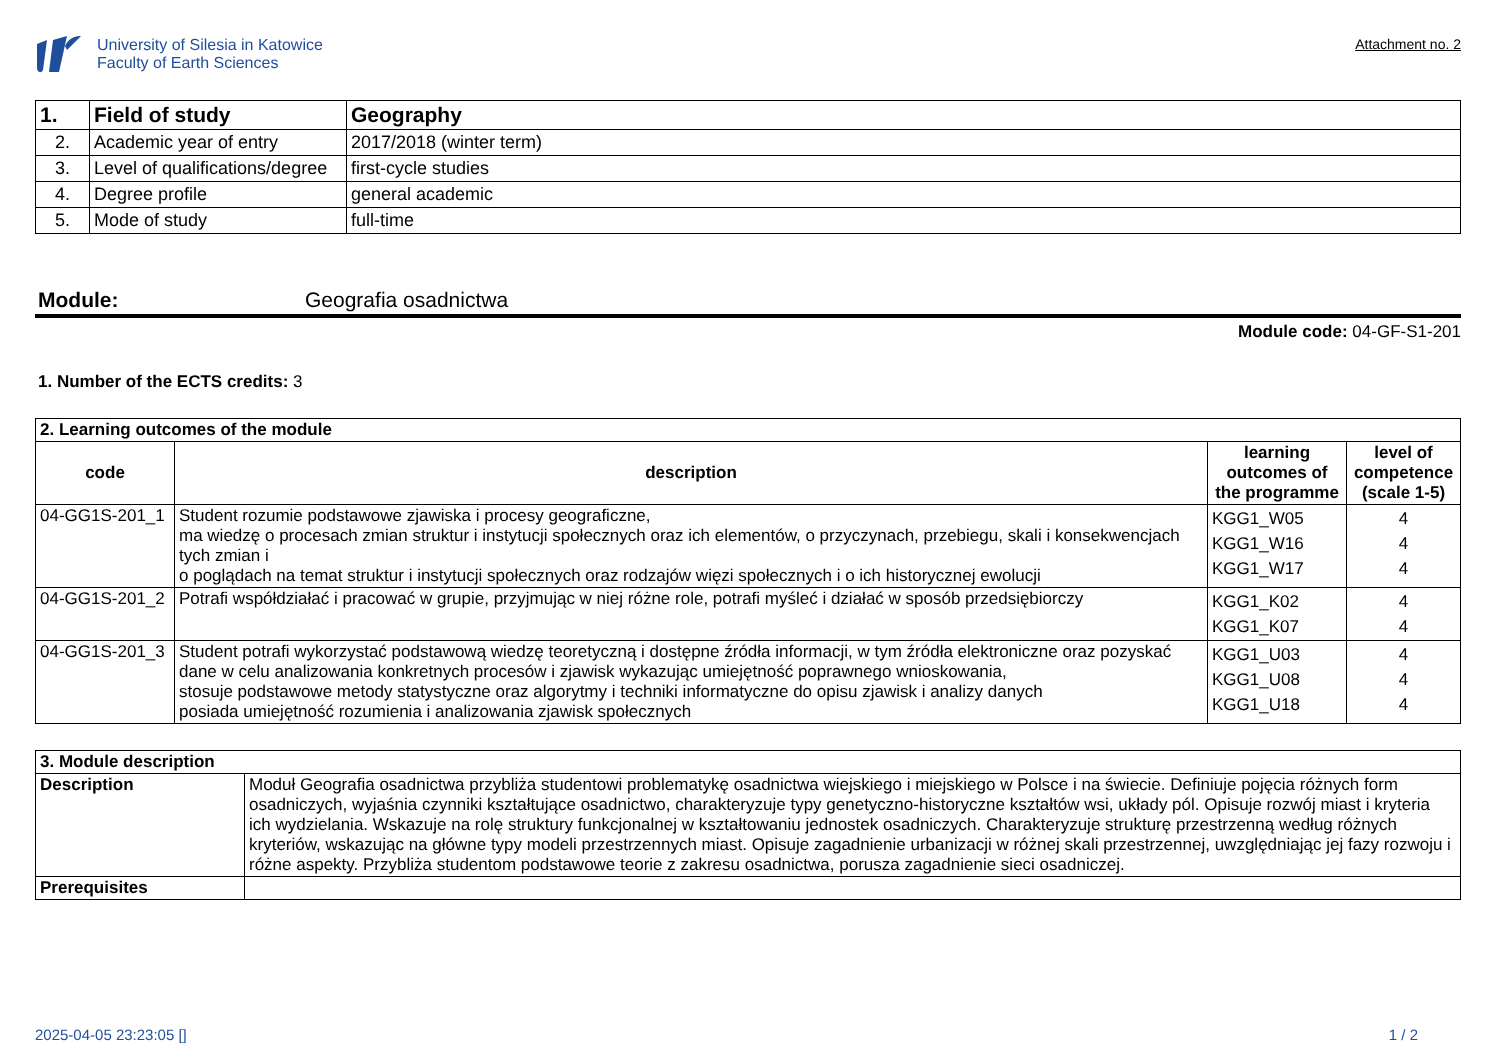University of Silesia in Katowice
Faculty of Earth Sciences
Attachment no. 2
| 1. | Field of study | Geography |
| 2. | Academic year of entry | 2017/2018 (winter term) |
| 3. | Level of qualifications/degree | first-cycle studies |
| 4. | Degree profile | general academic |
| 5. | Mode of study | full-time |
Module: Geografia osadnictwa
Module code: 04-GF-S1-201
1. Number of the ECTS credits: 3
| 2. Learning outcomes of the module | | | |
| --- | --- | --- | --- |
| code | description | learning outcomes of the programme | level of competence (scale 1-5) |
| 04-GG1S-201_1 | Student rozumie podstawowe zjawiska i procesy geograficzne, ma wiedzę o procesach zmian struktur i instytucji społecznych oraz ich elementów, o przyczynach, przebiegu, skali i konsekwencjach tych zmian i o poglądach na temat struktur i instytucji społecznych oraz rodzajów więzi społecznych i o ich historycznej ewolucji | KGG1_W05 KGG1_W16 KGG1_W17 | 4 4 4 |
| 04-GG1S-201_2 | Potrafi współdziałać i pracować w grupie, przyjmując w niej różne role, potrafi myśleć i działać w sposób przedsiębiorczy | KGG1_K02 KGG1_K07 | 4 4 |
| 04-GG1S-201_3 | Student potrafi wykorzystać podstawową wiedzę teoretyczną i dostępne źródła informacji, w tym źródła elektroniczne oraz pozyskać dane w celu analizowania konkretnych procesów i zjawisk wykazując umiejętność poprawnego wnioskowania, stosuje podstawowe metody statystyczne oraz algorytmy i techniki informatyczne do opisu zjawisk i analizy danych posiada umiejętność rozumienia i analizowania zjawisk społecznych | KGG1_U03 KGG1_U08 KGG1_U18 | 4 4 4 |
| 3. Module description | |
| --- | --- |
| Description | Moduł Geografia osadnictwa przybliża studentowi problematykę osadnictwa wiejskiego i miejskiego w Polsce i na świecie. Definiuje pojęcia różnych form osadniczych, wyjaśnia czynniki kształtujące osadnictwo, charakteryzuje typy genetyczno-historyczne kształtów wsi, układy pól. Opisuje rozwój miast i kryteria ich wydzielania. Wskazuje na rolę struktury funkcjonalnej w kształtowaniu jednostek osadniczych. Charakteryzuje strukturę przestrzenną według różnych kryteriów, wskazując na główne typy modeli przestrzennych miast. Opisuje zagadnienie urbanizacji w różnej skali przestrzennej, uwzględniając jej fazy rozwoju i różne aspekty. Przybliża studentom podstawowe teorie z zakresu osadnictwa, porusza zagadnienie sieci osadniczej. |
| Prerequisites | |
2025-04-05 23:23:05 [] 1 / 2